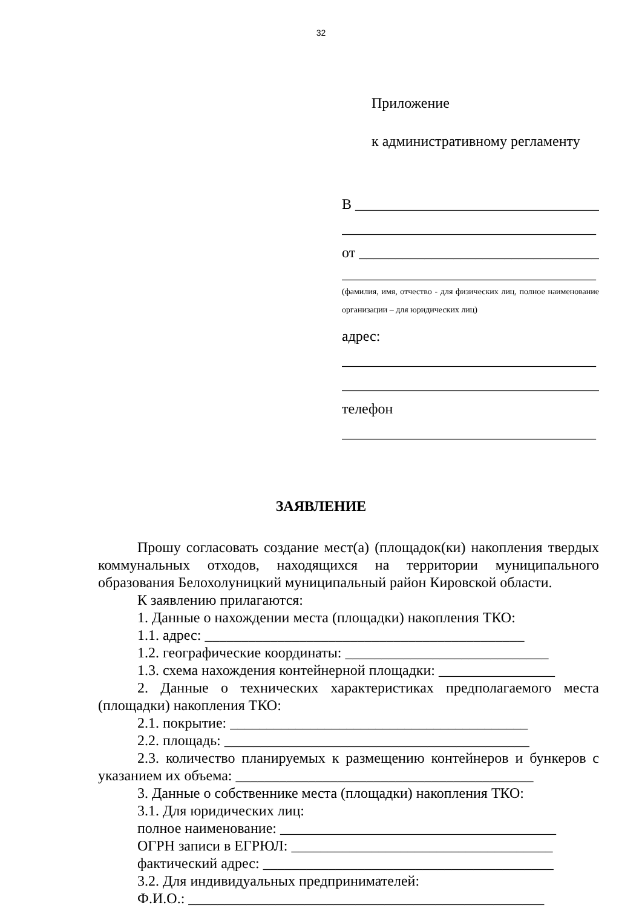32
Приложение
к административному регламенту
В ____________________________________
___________________________________
от ___________________________________
___________________________________
(фамилия, имя, отчество - для физических лиц, полное наименование организации – для юридических лиц)
адрес:
___________________________________
____________________________________
телефон
___________________________________
ЗАЯВЛЕНИЕ
Прошу согласовать создание мест(а) (площадок(ки) накопления твердых коммунальных отходов, находящихся на территории муниципального образования Белохолуницкий муниципальный район Кировской области.
К заявлению прилагаются:
1. Данные о нахождении места (площадки) накопления ТКО:
1.1. адрес: ____________________________________________
1.2. географические координаты: ____________________________
1.3. схема нахождения контейнерной площадки: ________________
2. Данные о технических характеристиках предполагаемого места (площадки) накопления ТКО:
2.1. покрытие: _________________________________________
2.2. площадь: __________________________________________
2.3. количество планируемых к размещению контейнеров и бункеров с указанием их объема: _________________________________________
3. Данные о собственнике места (площадки) накопления ТКО:
3.1. Для юридических лиц:
полное наименование: ______________________________________
ОГРН записи в ЕГРЮЛ: ____________________________________
фактический адрес: ________________________________________
3.2. Для индивидуальных предпринимателей:
Ф.И.О.: _________________________________________________